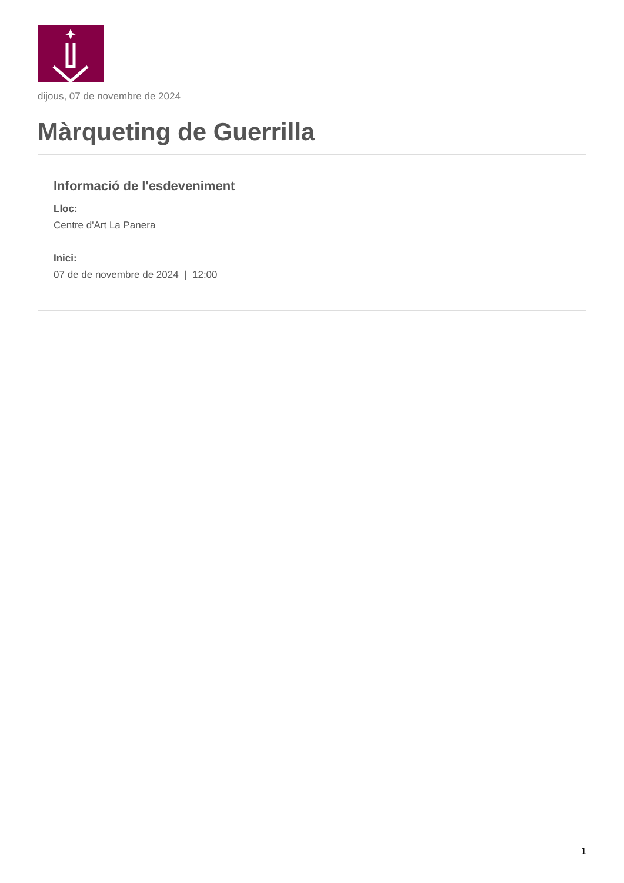dijous, 07 de novembre de 2024
Màrqueting de Guerrilla
Informació de l'esdeveniment
Lloc:
Centre d'Art La Panera
Inici:
07 de de novembre de 2024 | 12:00
1